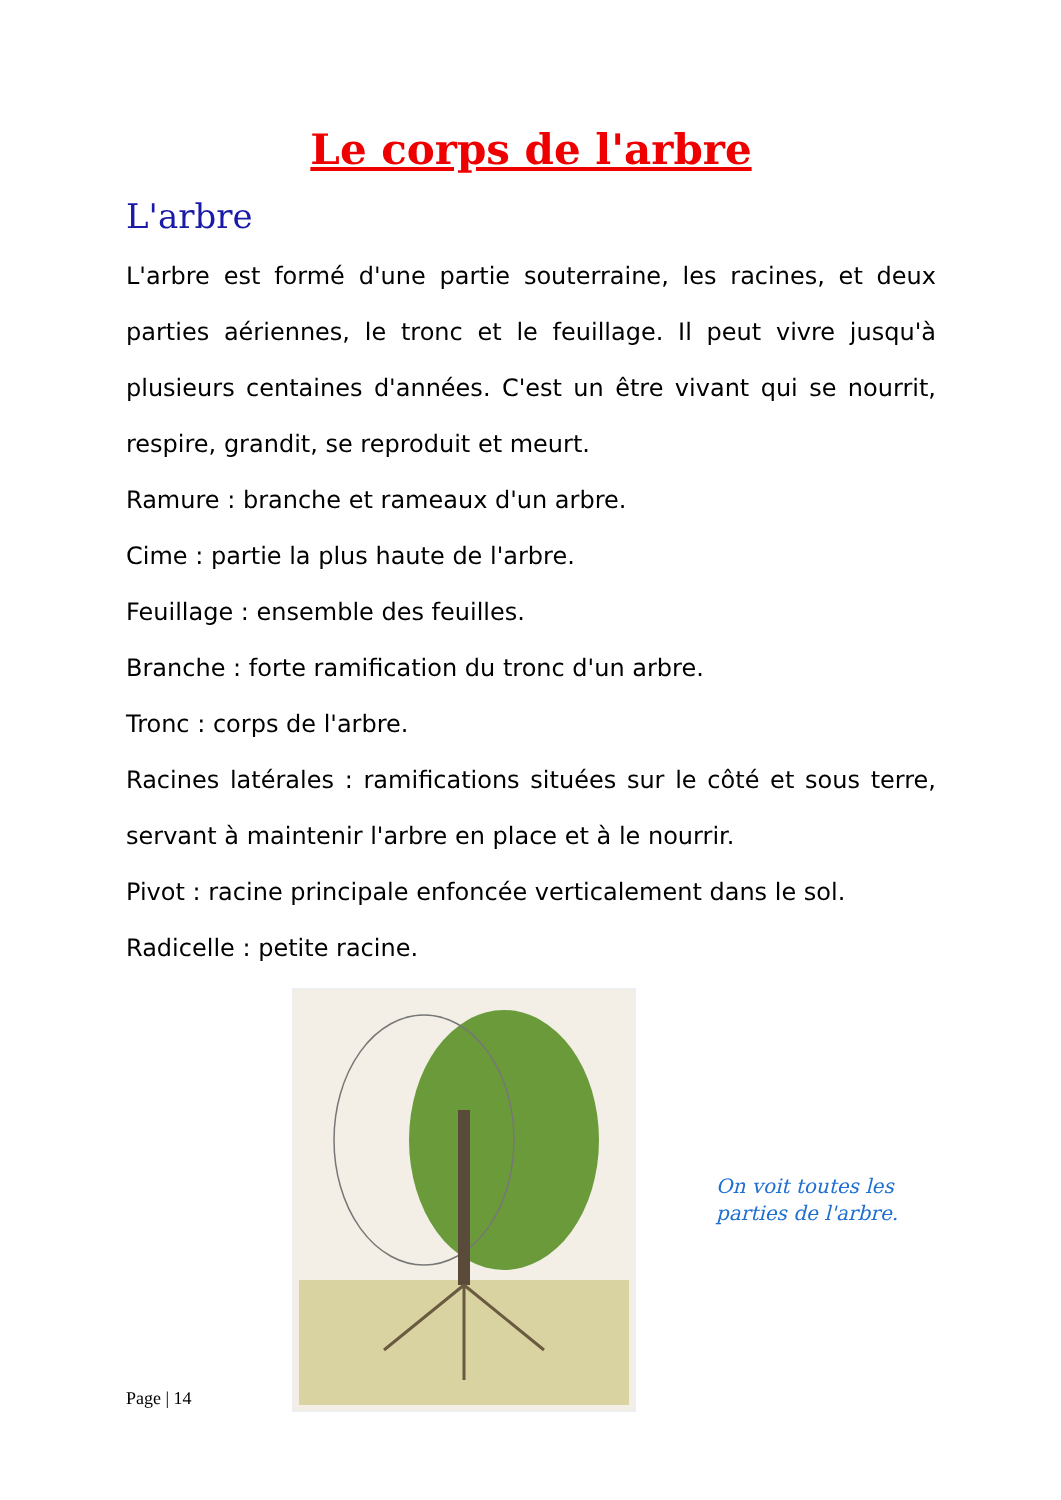Le corps de l'arbre
L'arbre
L'arbre est formé d'une partie souterraine, les racines, et deux parties aériennes, le tronc et le feuillage. Il peut vivre jusqu'à plusieurs centaines d'années. C'est un être vivant qui se nourrit, respire, grandit, se reproduit et meurt.
Ramure : branche et rameaux d'un arbre.
Cime : partie la plus haute de l'arbre.
Feuillage : ensemble des feuilles.
Branche : forte ramification du tronc d'un arbre.
Tronc : corps de l'arbre.
Racines latérales : ramifications situées sur le côté et sous terre, servant à maintenir l'arbre en place et à le nourrir.
Pivot : racine principale enfoncée verticalement dans le sol.
Radicelle : petite racine.
On voit toutes les
parties de l'arbre.
Page | 14